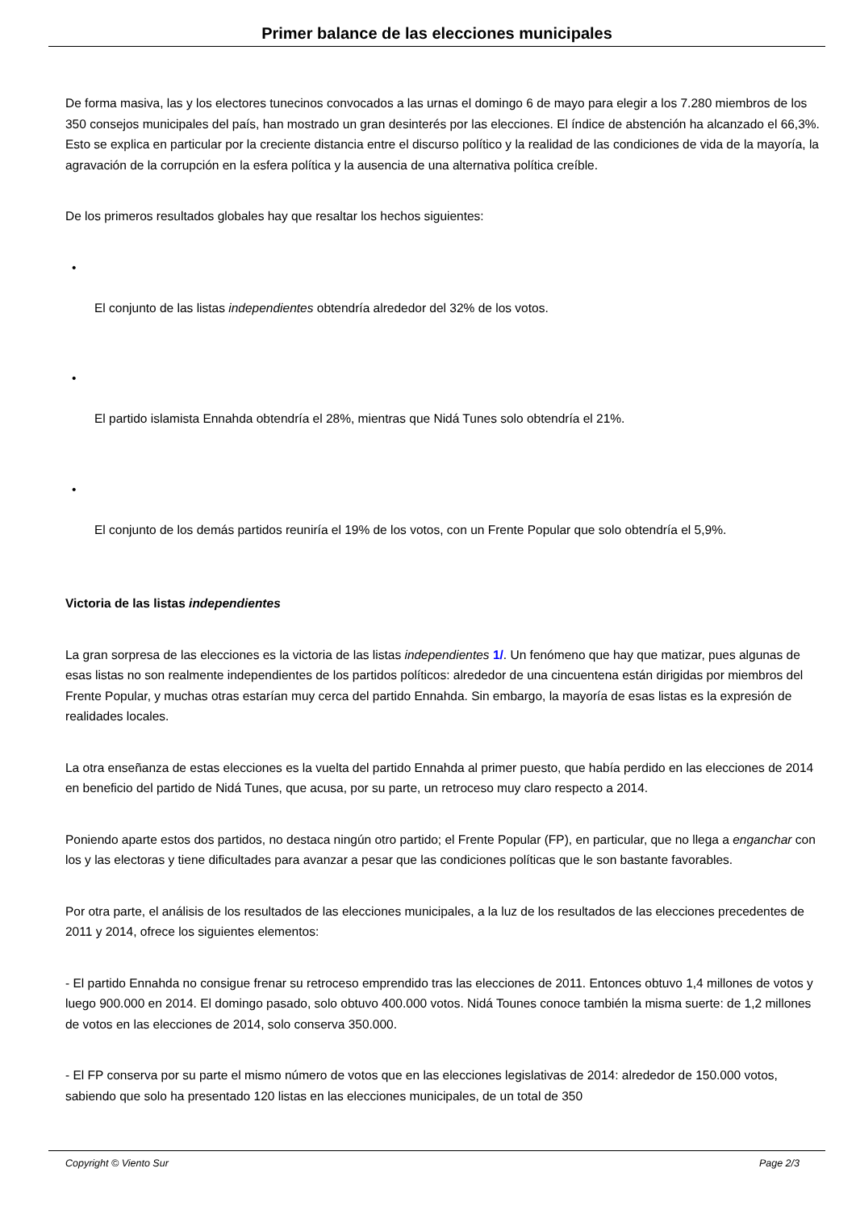Primer balance de las elecciones municipales
De forma masiva, las y los electores tunecinos convocados a las urnas el domingo 6 de mayo para elegir a los 7.280 miembros de los 350 consejos municipales del país, han mostrado un gran desinterés por las elecciones. El índice de abstención ha alcanzado el 66,3%. Esto se explica en particular por la creciente distancia entre el discurso político y la realidad de las condiciones de vida de la mayoría, la agravación de la corrupción en la esfera política y la ausencia de una alternativa política creíble.
De los primeros resultados globales hay que resaltar los hechos siguientes:
•
El conjunto de las listas independientes obtendría alrededor del 32% de los votos.
•
El partido islamista Ennahda obtendría el 28%, mientras que Nidá Tunes solo obtendría el 21%.
•
El conjunto de los demás partidos reuniría el 19% de los votos, con un Frente Popular que solo obtendría el 5,9%.
Victoria de las listas independientes
La gran sorpresa de las elecciones es la victoria de las listas independientes 1/. Un fenómeno que hay que matizar, pues algunas de esas listas no son realmente independientes de los partidos políticos: alrededor de una cincuentena están dirigidas por miembros del Frente Popular, y muchas otras estarían muy cerca del partido Ennahda. Sin embargo, la mayoría de esas listas es la expresión de realidades locales.
La otra enseñanza de estas elecciones es la vuelta del partido Ennahda al primer puesto, que había perdido en las elecciones de 2014 en beneficio del partido de Nidá Tunes, que acusa, por su parte, un retroceso muy claro respecto a 2014.
Poniendo aparte estos dos partidos, no destaca ningún otro partido; el Frente Popular (FP), en particular, que no llega a enganchar con los y las electoras y tiene dificultades para avanzar a pesar que las condiciones políticas que le son bastante favorables.
Por otra parte, el análisis de los resultados de las elecciones municipales, a la luz de los resultados de las elecciones precedentes de 2011 y 2014, ofrece los siguientes elementos:
- El partido Ennahda no consigue frenar su retroceso emprendido tras las elecciones de 2011. Entonces obtuvo 1,4 millones de votos y luego 900.000 en 2014. El domingo pasado, solo obtuvo 400.000 votos. Nidá Tounes conoce también la misma suerte: de 1,2 millones de votos en las elecciones de 2014, solo conserva 350.000.
- El FP conserva por su parte el mismo número de votos que en las elecciones legislativas de 2014: alrededor de 150.000 votos, sabiendo que solo ha presentado 120 listas en las elecciones municipales, de un total de 350
Copyright © Viento Sur Page 2/3